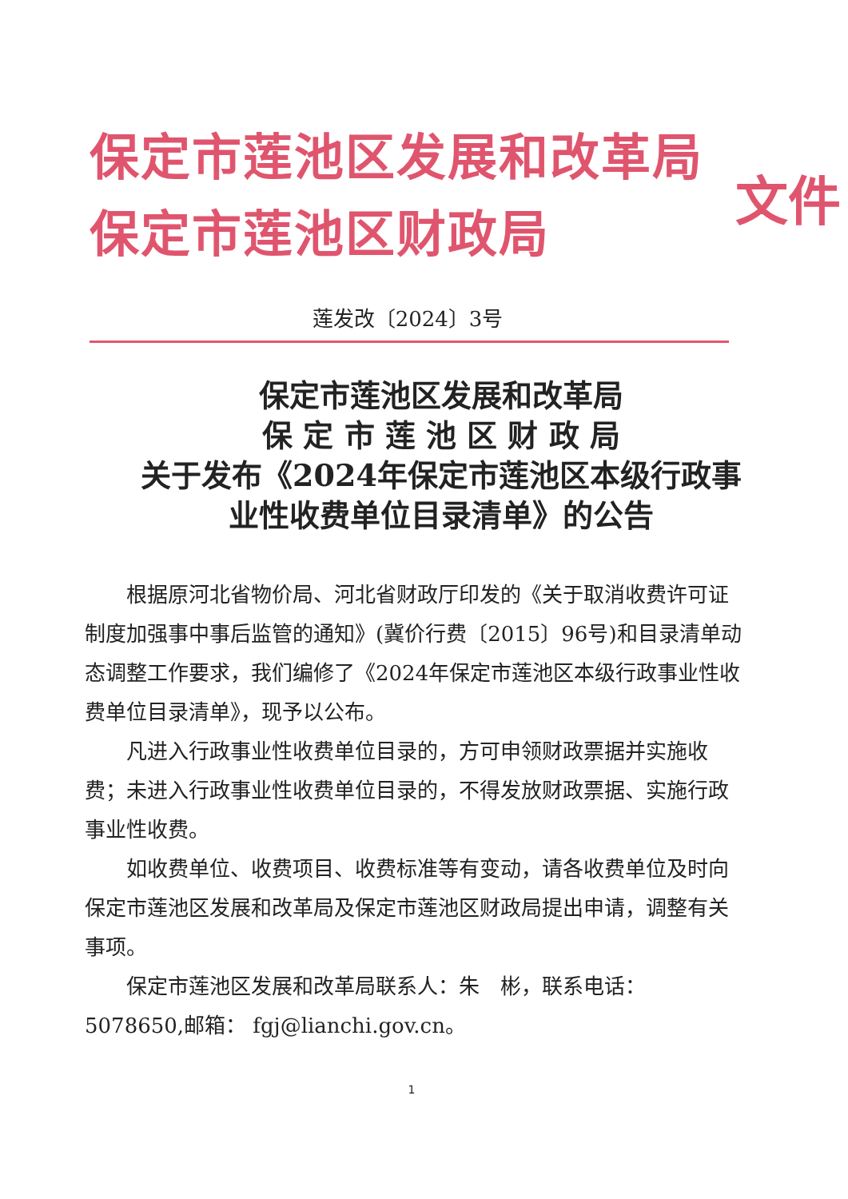保定市莲池区发展和改革局
保定市莲池区财政局
文件
莲发改〔2024〕3号
保定市莲池区发展和改革局
保 定 市 莲 池 区 财 政 局
关于发布《2024年保定市莲池区本级行政事
业性收费单位目录清单》的公告
根据原河北省物价局、河北省财政厅印发的《关于取消收费许可证制度加强事中事后监管的通知》(冀价行费〔2015〕96号)和目录清单动态调整工作要求，我们编修了《2024年保定市莲池区本级行政事业性收费单位目录清单》，现予以公布。
凡进入行政事业性收费单位目录的，方可申领财政票据并实施收费；未进入行政事业性收费单位目录的，不得发放财政票据、实施行政事业性收费。
如收费单位、收费项目、收费标准等有变动，请各收费单位及时向保定市莲池区发展和改革局及保定市莲池区财政局提出申请，调整有关事项。
保定市莲池区发展和改革局联系人：朱　彬，联系电话：5078650,邮箱： fgj@lianchi.gov.cn。
1